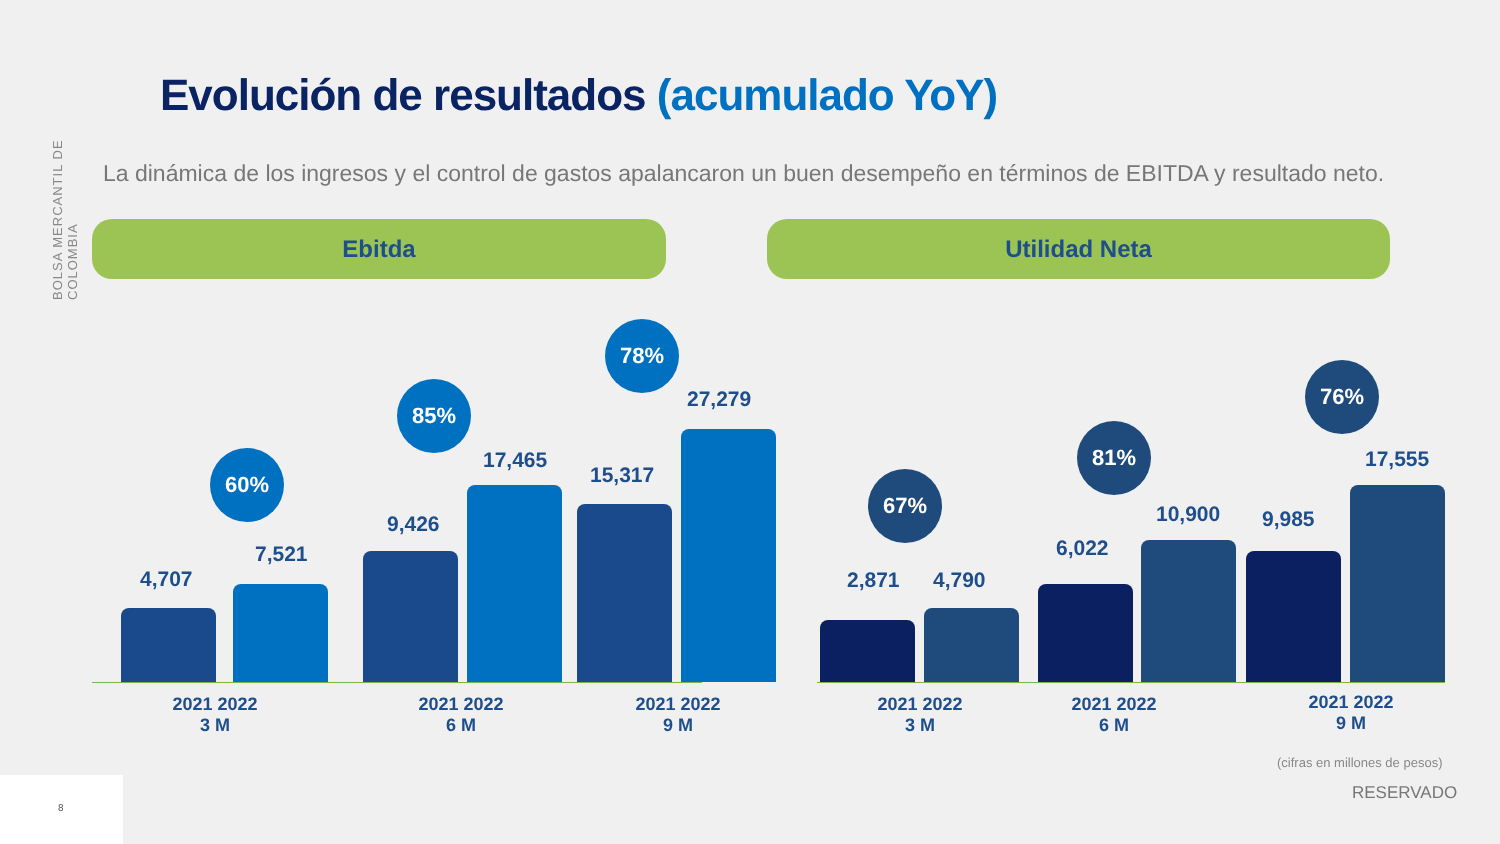BOLSA MERCANTIL DE COLOMBIA
Evolución de resultados (acumulado YoY)
La dinámica de los ingresos y el control de gastos apalancaron un buen desempeño en términos de EBITDA y resultado neto.
Ebitda Utilidad Neta
60%
4,707
7,521
85%
9,426
17,465
78%
15,317
27,279
67%
2,871 4,790
81%
6,022
10,900
76%
9,985
17,555
2021 2022
3 M
2021 2022
6 M
2021 2022
9 M
2021 2022
3 M
2021 2022
6 M
2021 2022
9 M
(cifras en millones de pesos)
RESERVADO
8